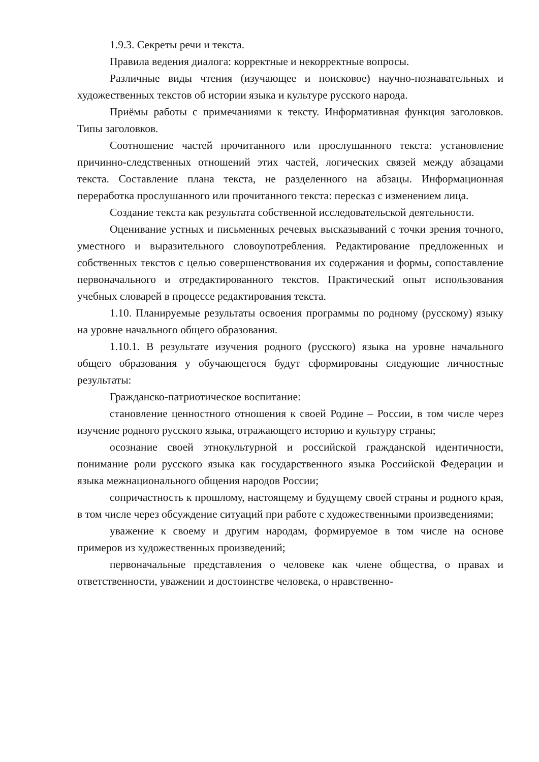1.9.3. Секреты речи и текста.
Правила ведения диалога: корректные и некорректные вопросы.
Различные виды чтения (изучающее и поисковое) научно-познавательных и художественных текстов об истории языка и культуре русского народа.
Приёмы работы с примечаниями к тексту. Информативная функция заголовков. Типы заголовков.
Соотношение частей прочитанного или прослушанного текста: установление причинно-следственных отношений этих частей, логических связей между абзацами текста. Составление плана текста, не разделенного на абзацы. Информационная переработка прослушанного или прочитанного текста: пересказ с изменением лица.
Создание текста как результата собственной исследовательской деятельности.
Оценивание устных и письменных речевых высказываний с точки зрения точного, уместного и выразительного словоупотребления. Редактирование предложенных и собственных текстов с целью совершенствования их содержания и формы, сопоставление первоначального и отредактированного текстов. Практический опыт использования учебных словарей в процессе редактирования текста.
1.10. Планируемые результаты освоения программы по родному (русскому) языку на уровне начального общего образования.
1.10.1. В результате изучения родного (русского) языка на уровне начального общего образования у обучающегося будут сформированы следующие личностные результаты:
Гражданско-патриотическое воспитание:
становление ценностного отношения к своей Родине – России, в том числе через изучение родного русского языка, отражающего историю и культуру страны;
осознание своей этнокультурной и российской гражданской идентичности, понимание роли русского языка как государственного языка Российской Федерации и языка межнационального общения народов России;
сопричастность к прошлому, настоящему и будущему своей страны и родного края, в том числе через обсуждение ситуаций при работе с художественными произведениями;
уважение к своему и другим народам, формируемое в том числе на основе примеров из художественных произведений;
первоначальные представления о человеке как члене общества, о правах и ответственности, уважении и достоинстве человека, о нравственно-